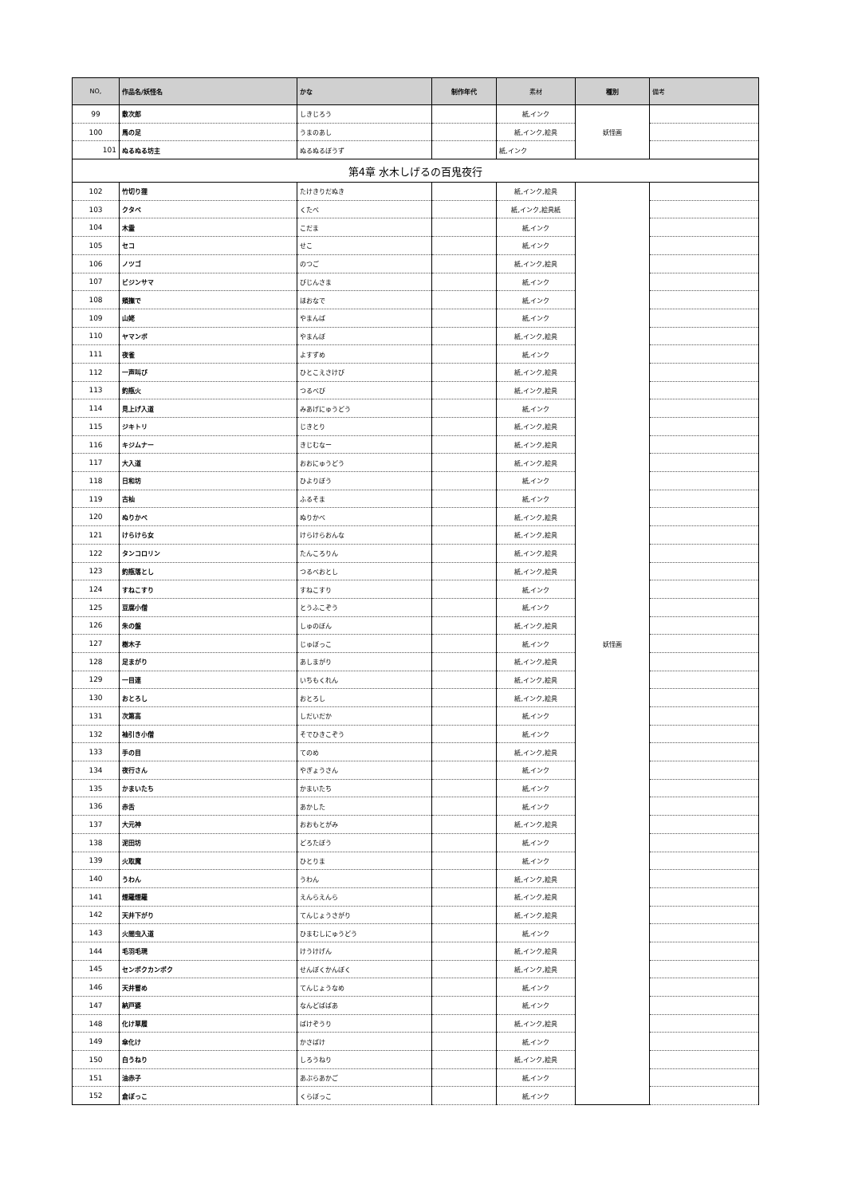| NO, | 作品名/妖怪名 | かな | 制作年代 | 素材 | 種別 | 備考 |
| --- | --- | --- | --- | --- | --- | --- |
| 99 | 敷次郎 | しきじろう | | 紙,インク | 妖怪画 | |
| 100 | 馬の足 | うまのあし | | 紙,インク,絵具 | | |
| 101 | ぬるぬる坊主 | ぬるぬるぼうず | | 紙,インク | | |
| 第4章 水木しげるの百鬼夜行 | | | | | | |
| 102 | 竹切り狸 | たけきりだぬき | | 紙,インク,絵具 | 妖怪画 | |
| 103 | クタベ | くたべ | | 紙,インク,絵具紙 | | |
| 104 | 木霊 | こだま | | 紙,インク | | |
| 105 | セコ | せこ | | 紙,インク | | |
| 106 | ノツゴ | のつご | | 紙,インク,絵具 | | |
| 107 | ビジンサマ | びじんさま | | 紙,インク | | |
| 108 | 頬撫で | ほおなで | | 紙,インク | | |
| 109 | 山姥 | やまんば | | 紙,インク | | |
| 110 | ヤマンボ | やまんぼ | | 紙,インク,絵具 | | |
| 111 | 夜雀 | よすずめ | | 紙,インク | | |
| 112 | 一声叫び | ひとこえさけび | | 紙,インク,絵具 | | |
| 113 | 釣瓶火 | つるべび | | 紙,インク,絵具 | | |
| 114 | 見上げ入道 | みあげにゅうどう | | 紙,インク | | |
| 115 | ジキトリ | じきとり | | 紙,インク,絵具 | | |
| 116 | キジムナー | きじむなー | | 紙,インク,絵具 | | |
| 117 | 大入道 | おおにゅうどう | | 紙,インク,絵具 | | |
| 118 | 日和坊 | ひよりぼう | | 紙,インク | | |
| 119 | 古杣 | ふるそま | | 紙,インク | | |
| 120 | ぬりかべ | ぬりかべ | | 紙,インク,絵具 | | |
| 121 | けらけら女 | けらけらおんな | | 紙,インク,絵具 | | |
| 122 | タンコロリン | たんころりん | | 紙,インク,絵具 | | |
| 123 | 釣瓶落とし | つるべおとし | | 紙,インク,絵具 | | |
| 124 | すねこすり | すねこすり | | 紙,インク | | |
| 125 | 豆腐小僧 | とうふこぞう | | 紙,インク | | |
| 126 | 朱の盤 | しゅのぼん | | 紙,インク,絵具 | | |
| 127 | 樹木子 | じゅぼっこ | | 紙,インク | | |
| 128 | 足まがり | あしまがり | | 紙,インク,絵具 | | |
| 129 | 一目連 | いちもくれん | | 紙,インク,絵具 | | |
| 130 | おとろし | おとろし | | 紙,インク,絵具 | | |
| 131 | 次第高 | しだいだか | | 紙,インク | | |
| 132 | 袖引き小僧 | そでひきこぞう | | 紙,インク | | |
| 133 | 手の目 | てのめ | | 紙,インク,絵具 | | |
| 134 | 夜行さん | やぎょうさん | | 紙,インク | | |
| 135 | かまいたち | かまいたち | | 紙,インク | | |
| 136 | 赤舌 | あかした | | 紙,インク | | |
| 137 | 大元神 | おおもとがみ | | 紙,インク,絵具 | | |
| 138 | 泥田坊 | どろたぼう | | 紙,インク | | |
| 139 | 火取魔 | ひとりま | | 紙,インク | | |
| 140 | うわん | うわん | | 紙,インク,絵具 | | |
| 141 | 煙羅煙羅 | えんらえんら | | 紙,インク,絵具 | | |
| 142 | 天井下がり | てんじょうさがり | | 紙,インク,絵具 | | |
| 143 | 火間虫入道 | ひまむしにゅうどう | | 紙,インク | | |
| 144 | 毛羽毛現 | けうけげん | | 紙,インク,絵具 | | |
| 145 | センポクカンポク | せんぽくかんぽく | | 紙,インク,絵具 | | |
| 146 | 天井嘗め | てんじょうなめ | | 紙,インク | | |
| 147 | 納戸婆 | なんどばばあ | | 紙,インク | | |
| 148 | 化け草履 | ばけぞうり | | 紙,インク,絵具 | | |
| 149 | 傘化け | かさばけ | | 紙,インク | | |
| 150 | 白うねり | しろうねり | | 紙,インク,絵具 | | |
| 151 | 油赤子 | あぶらあかご | | 紙,インク | | |
| 152 | 倉ぼっこ | くらぼっこ | | 紙,インク | | |